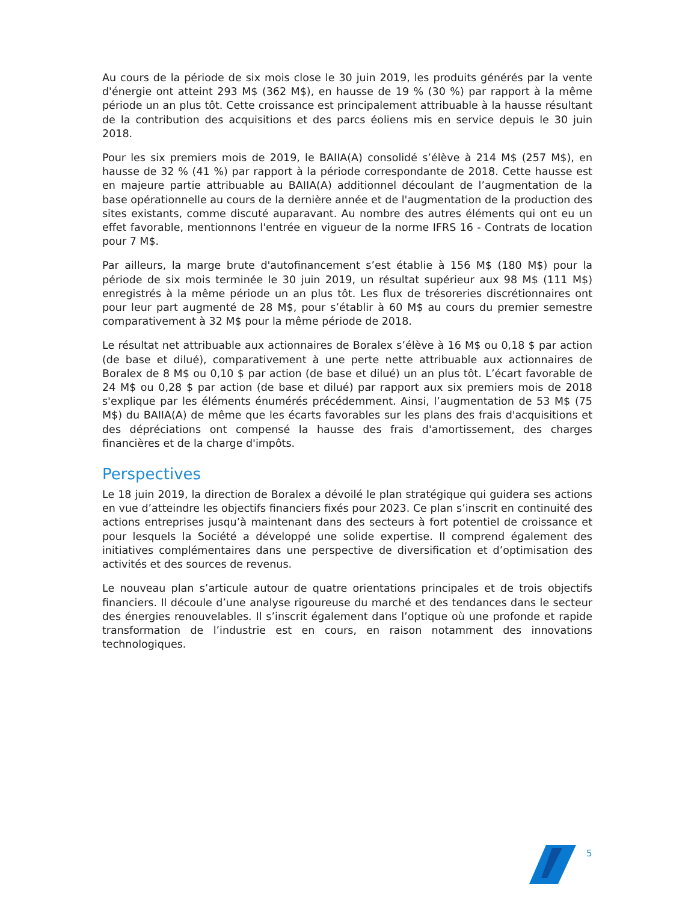Au cours de la période de six mois close le 30 juin 2019, les produits générés par la vente d'énergie ont atteint 293 M$ (362 M$), en hausse de 19 % (30 %) par rapport à la même période un an plus tôt. Cette croissance est principalement attribuable à la hausse résultant de la contribution des acquisitions et des parcs éoliens mis en service depuis le 30 juin 2018.
Pour les six premiers mois de 2019, le BAIIA(A) consolidé s’élève à 214 M$ (257 M$), en hausse de 32 % (41 %) par rapport à la période correspondante de 2018. Cette hausse est en majeure partie attribuable au BAIIA(A) additionnel découlant de l’augmentation de la base opérationnelle au cours de la dernière année et de l'augmentation de la production des sites existants, comme discuté auparavant. Au nombre des autres éléments qui ont eu un effet favorable, mentionnons l'entrée en vigueur de la norme IFRS 16 - Contrats de location pour 7 M$.
Par ailleurs, la marge brute d'autofinancement s’est établie à 156 M$ (180 M$) pour la période de six mois terminée le 30 juin 2019, un résultat supérieur aux 98 M$ (111 M$) enregistrés à la même période un an plus tôt. Les flux de trésoreries discrétionnaires ont pour leur part augmenté de 28 M$, pour s’établir à 60 M$ au cours du premier semestre comparativement à 32 M$ pour la même période de 2018.
Le résultat net attribuable aux actionnaires de Boralex s’élève à 16 M$ ou 0,18 $ par action (de base et dilué), comparativement à une perte nette attribuable aux actionnaires de Boralex de 8 M$ ou 0,10 $ par action (de base et dilué) un an plus tôt. L’écart favorable de 24 M$ ou 0,28 $ par action (de base et dilué) par rapport aux six premiers mois de 2018 s'explique par les éléments énumérés précédemment. Ainsi, l’augmentation de 53 M$ (75 M$) du BAIIA(A) de même que les écarts favorables sur les plans des frais d'acquisitions et des dépréciations ont compensé la hausse des frais d'amortissement, des charges financières et de la charge d'impôts.
Perspectives
Le 18 juin 2019, la direction de Boralex a dévoilé le plan stratégique qui guidera ses actions en vue d’atteindre les objectifs financiers fixés pour 2023. Ce plan s’inscrit en continuité des actions entreprises jusqu’à maintenant dans des secteurs à fort potentiel de croissance et pour lesquels la Société a développé une solide expertise. Il comprend également des initiatives complémentaires dans une perspective de diversification et d’optimisation des activités et des sources de revenus.
Le nouveau plan s’articule autour de quatre orientations principales et de trois objectifs financiers. Il découle d’une analyse rigoureuse du marché et des tendances dans le secteur des énergies renouvelables. Il s’inscrit également dans l’optique où une profonde et rapide transformation de l’industrie est en cours, en raison notamment des innovations technologiques.
5